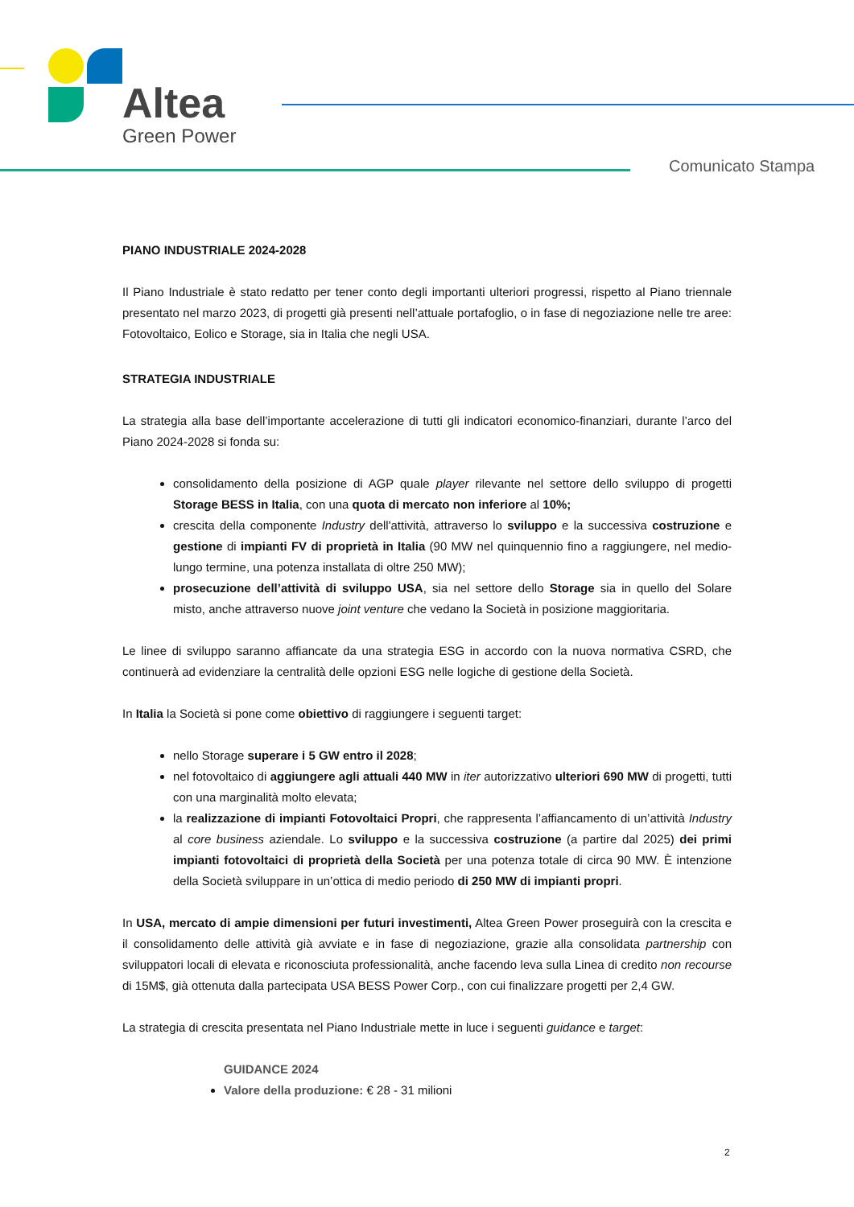Altea
Green Power
Comunicato Stampa
PIANO INDUSTRIALE 2024-2028
Il Piano Industriale è stato redatto per tener conto degli importanti ulteriori progressi, rispetto al Piano triennale presentato nel marzo 2023, di progetti già presenti nell’attuale portafoglio, o in fase di negoziazione nelle tre aree: Fotovoltaico, Eolico e Storage, sia in Italia che negli USA.
STRATEGIA INDUSTRIALE
La strategia alla base dell’importante accelerazione di tutti gli indicatori economico-finanziari, durante l’arco del Piano 2024-2028 si fonda su:
consolidamento della posizione di AGP quale player rilevante nel settore dello sviluppo di progetti Storage BESS in Italia, con una quota di mercato non inferiore al 10%;
crescita della componente Industry dell'attività, attraverso lo sviluppo e la successiva costruzione e gestione di impianti FV di proprietà in Italia (90 MW nel quinquennio fino a raggiungere, nel medio-lungo termine, una potenza installata di oltre 250 MW);
prosecuzione dell’attività di sviluppo USA, sia nel settore dello Storage sia in quello del Solare misto, anche attraverso nuove joint venture che vedano la Società in posizione maggioritaria.
Le linee di sviluppo saranno affiancate da una strategia ESG in accordo con la nuova normativa CSRD, che continuerà ad evidenziare la centralità delle opzioni ESG nelle logiche di gestione della Società.
In Italia la Società si pone come obiettivo di raggiungere i seguenti target:
nello Storage superare i 5 GW entro il 2028;
nel fotovoltaico di aggiungere agli attuali 440 MW in iter autorizzativo ulteriori 690 MW di progetti, tutti con una marginalità molto elevata;
la realizzazione di impianti Fotovoltaici Propri, che rappresenta l’affiancamento di un’attività Industry al core business aziendale. Lo sviluppo e la successiva costruzione (a partire dal 2025) dei primi impianti fotovoltaici di proprietà della Società per una potenza totale di circa 90 MW. È intenzione della Società sviluppare in un’ottica di medio periodo di 250 MW di impianti propri.
In USA, mercato di ampie dimensioni per futuri investimenti, Altea Green Power proseguirà con la crescita e il consolidamento delle attività già avviate e in fase di negoziazione, grazie alla consolidata partnership con sviluppatori locali di elevata e riconosciuta professionalità, anche facendo leva sulla Linea di credito non recourse di 15M$, già ottenuta dalla partecipata USA BESS Power Corp., con cui finalizzare progetti per 2,4 GW.
La strategia di crescita presentata nel Piano Industriale mette in luce i seguenti guidance e target:
GUIDANCE 2024
Valore della produzione: € 28 - 31 milioni
2